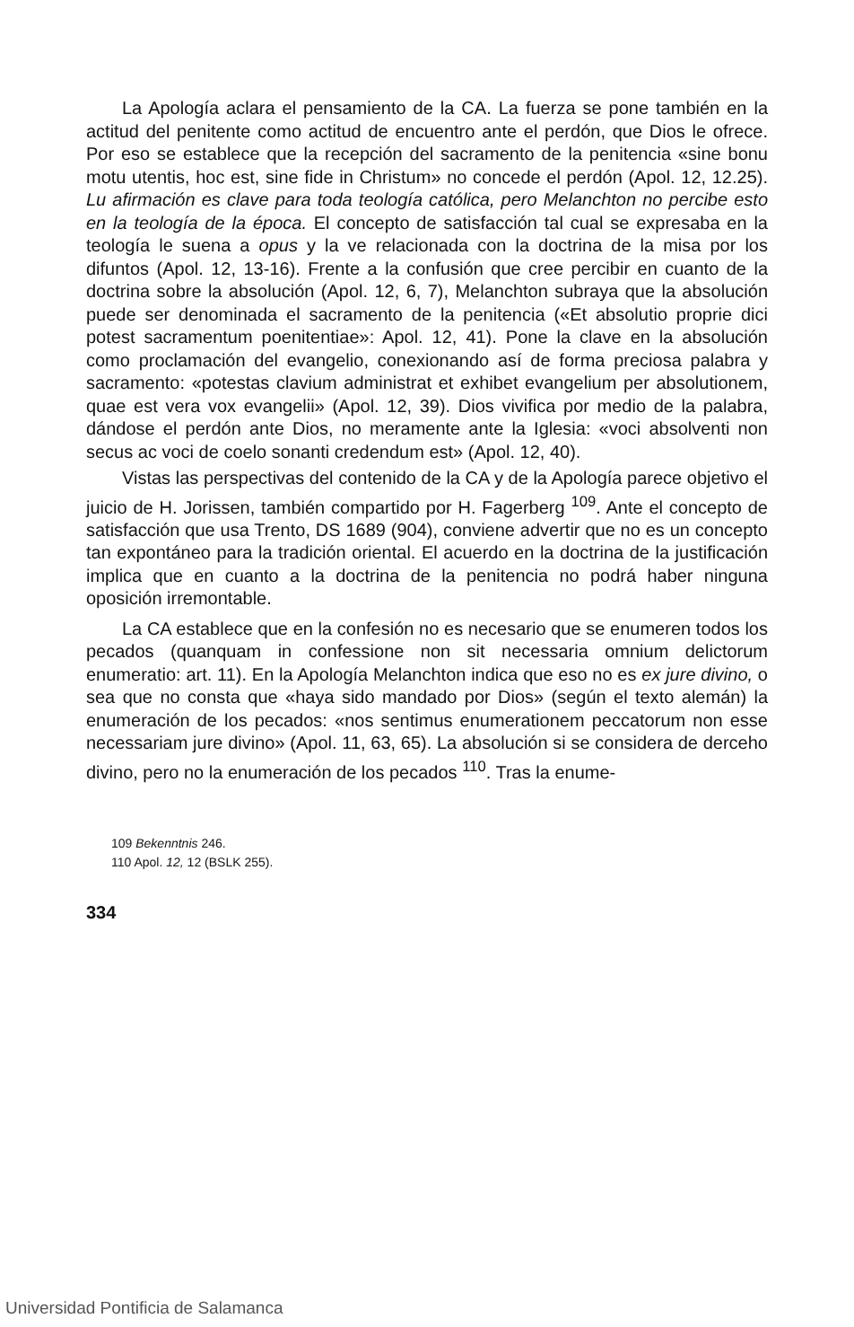La Apología aclara el pensamiento de la CA. La fuerza se pone también en la actitud del penitente como actitud de encuentro ante el perdón, que Dios le ofrece. Por eso se establece que la recepción del sacramento de la penitencia «sine bonu motu utentis, hoc est, sine fide in Christum» no concede el perdón (Apol. 12, 12.25). Lu afirmación es clave para toda teología católica, pero Melanchton no percibe esto en la teología de la época. El concepto de satisfacción tal cual se expresaba en la teología le suena a opus y la ve relacionada con la doctrina de la misa por los difuntos (Apol. 12, 13-16). Frente a la confusión que cree percibir en cuanto de la doctrina sobre la absolución (Apol. 12, 6, 7), Melanchton subraya que la absolución puede ser denominada el sacramento de la penitencia («Et absolutio proprie dici potest sacramentum poenitentiae»: Apol. 12, 41). Pone la clave en la absolución como proclamación del evangelio, conexionando así de forma preciosa palabra y sacramento: «potestas clavium administrat et exhibet evangelium per absolutionem, quae est vera vox evangelii» (Apol. 12, 39). Dios vivifica por medio de la palabra, dándose el perdón ante Dios, no meramente ante la Iglesia: «voci absolventi non secus ac voci de coelo sonanti credendum est» (Apol. 12, 40).
Vistas las perspectivas del contenido de la CA y de la Apología parece objetivo el juicio de H. Jorissen, también compartido por H. Fagerberg <sup>109</sup>. Ante el concepto de satisfacción que usa Trento, DS 1689 (904), conviene advertir que no es un concepto tan expontáneo para la tradición oriental. El acuerdo en la doctrina de la justificación implica que en cuanto a la doctrina de la penitencia no podrá haber ninguna oposición irremontable.
La CA establece que en la confesión no es necesario que se enumeren todos los pecados (quanquam in confessione non sit necessaria omnium delictorum enumeratio: art. 11). En la Apología Melanchton indica que eso no es ex jure divino, o sea que no consta que «haya sido mandado por Dios» (según el texto alemán) la enumeración de los pecados: «nos sentimus enumerationem peccatorum non esse necessariam jure divino» (Apol. 11, 63, 65). La absolución si se considera de derceho divino, pero no la enumeración de los pecados <sup>110</sup>. Tras la enume-
109 Bekenntnis 246.
110 Apol. 12, 12 (BSLK 255).
334
Universidad Pontificia de Salamanca